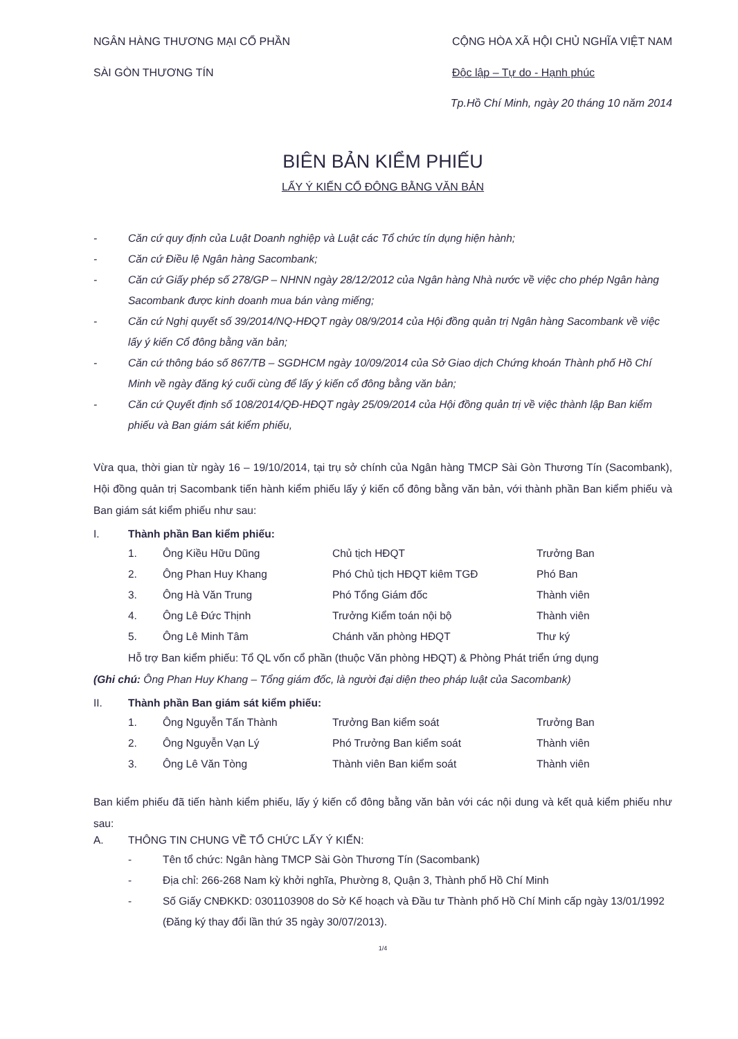NGÂN HÀNG THƯƠNG MẠI CỔ PHẦN
SÀI GÒN THƯƠNG TÍN
CỘNG HÒA XÃ HỘI CHỦ NGHĨA VIỆT NAM
Độc lập – Tự do - Hạnh phúc
Tp.Hồ Chí Minh, ngày 20 tháng 10 năm 2014
BIÊN BẢN KIỂM PHIẾU
LẤY Ý KIẾN CỔ ĐÔNG BẰNG VĂN BẢN
- Căn cứ quy định của Luật Doanh nghiệp và Luật các Tổ chức tín dụng hiện hành;
- Căn cứ Điều lệ Ngân hàng Sacombank;
- Căn cứ Giấy phép số 278/GP – NHNN ngày 28/12/2012 của Ngân hàng Nhà nước về việc cho phép Ngân hàng Sacombank được kinh doanh mua bán vàng miếng;
- Căn cứ Nghị quyết số 39/2014/NQ-HĐQT ngày 08/9/2014 của Hội đồng quản trị Ngân hàng Sacombank về việc lấy ý kiến Cổ đông bằng văn bản;
- Căn cứ thông báo số 867/TB – SGDHCM ngày 10/09/2014 của Sở Giao dịch Chứng khoán Thành phố Hồ Chí Minh về ngày đăng ký cuối cùng để lấy ý kiến cổ đông bằng văn bản;
- Căn cứ Quyết định số 108/2014/QĐ-HĐQT ngày 25/09/2014 của Hội đồng quản trị về việc thành lập Ban kiểm phiếu và Ban giám sát kiểm phiếu,
Vừa qua, thời gian từ ngày 16 – 19/10/2014, tại trụ sở chính của Ngân hàng TMCP Sài Gòn Thương Tín (Sacombank), Hội đồng quản trị Sacombank tiến hành kiểm phiếu lấy ý kiến cổ đông bằng văn bản, với thành phần Ban kiểm phiếu và Ban giám sát kiểm phiếu như sau:
I. Thành phần Ban kiểm phiếu:
| 1. | Ông Kiều Hữu Dũng | Chủ tịch HĐQT | Trưởng Ban |
| 2. | Ông Phan Huy Khang | Phó Chủ tịch HĐQT kiêm TGĐ | Phó Ban |
| 3. | Ông Hà Văn Trung | Phó Tổng Giám đốc | Thành viên |
| 4. | Ông Lê Đức Thịnh | Trưởng Kiểm toán nội bộ | Thành viên |
| 5. | Ông Lê Minh Tâm | Chánh văn phòng HĐQT | Thư ký |
Hỗ trợ Ban kiểm phiếu: Tổ QL vốn cổ phần (thuộc Văn phòng HĐQT) & Phòng Phát triển ứng dụng
(Ghi chú: Ông Phan Huy Khang – Tổng giám đốc, là người đại diện theo pháp luật của Sacombank)
II. Thành phần Ban giám sát kiểm phiếu:
| 1. | Ông Nguyễn Tấn Thành | Trưởng Ban kiểm soát | Trưởng Ban |
| 2. | Ông Nguyễn Vạn Lý | Phó Trưởng Ban kiểm soát | Thành viên |
| 3. | Ông Lê Văn Tòng | Thành viên Ban kiểm soát | Thành viên |
Ban kiểm phiếu đã tiến hành kiểm phiếu, lấy ý kiến cổ đông bằng văn bản với các nội dung và kết quả kiểm phiếu như sau:
A. THÔNG TIN CHUNG VỀ TỔ CHỨC LẤY Ý KIẾN:
- Tên tổ chức: Ngân hàng TMCP Sài Gòn Thương Tín (Sacombank)
- Địa chỉ: 266-268 Nam kỳ khởi nghĩa, Phường 8, Quận 3, Thành phố Hồ Chí Minh
- Số Giấy CNĐKKD: 0301103908 do Sở Kế hoạch và Đầu tư Thành phố Hồ Chí Minh cấp ngày 13/01/1992 (Đăng ký thay đổi lần thứ 35 ngày 30/07/2013).
1/4